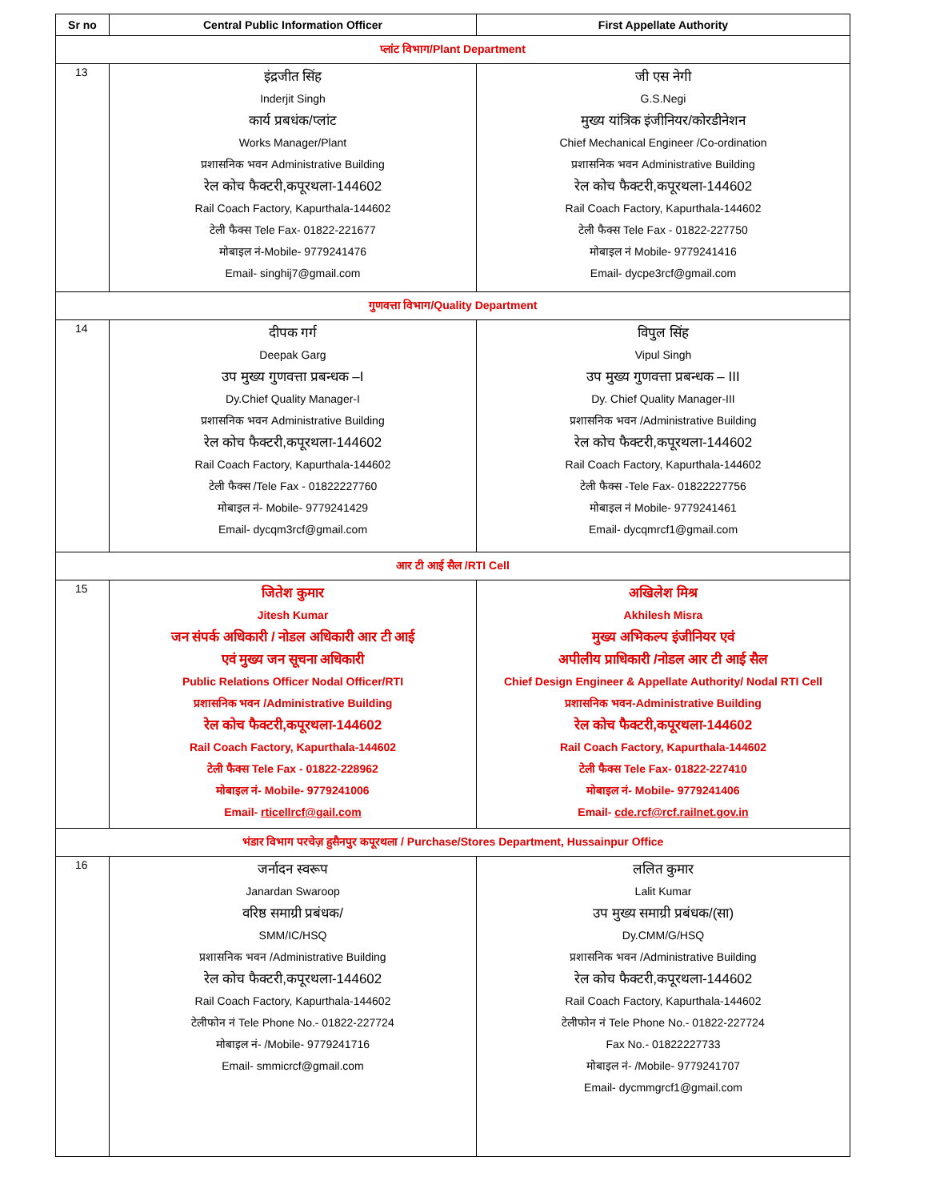| Sr no | Central Public Information Officer | First Appellate Authority |
| --- | --- | --- |
| प्लांट विभाग/Plant Department | | |
| 13 | इंद्रजीत सिंह Inderjit Singh कार्य प्रबधंक/प्लांट Works Manager/Plant प्रशासनिक भवन Administrative Building रेल कोच फैक्टरी,कपूरथला-144602 Rail Coach Factory, Kapurthala-144602 टेली फैक्स Tele Fax- 01822-221677 मोबाइल नं-Mobile- 9779241476 Email- singhij7@gmail.com | जी एस नेगी G.S.Negi मुख्य यांत्रिक इंजीनियर/कोरडीनेशन Chief Mechanical Engineer /Co-ordination प्रशासनिक भवन Administrative Building रेल कोच फैक्टरी,कपूरथला-144602 Rail Coach Factory, Kapurthala-144602 टेली फैक्स Tele Fax - 01822-227750 मोबाइल नं Mobile- 9779241416 Email- dycpe3rcf@gmail.com |
| गुणवत्ता विभाग/Quality Department | | |
| 14 | दीपक गर्ग Deepak Garg उप मुख्य गुणवत्ता प्रबन्धक –I Dy.Chief Quality Manager-I प्रशासनिक भवन Administrative Building रेल कोच फैक्टरी,कपूरथला-144602 Rail Coach Factory, Kapurthala-144602 टेली फैक्स /Tele Fax - 01822227760 मोबाइल नं- Mobile- 9779241429 Email- dycqm3rcf@gmail.com | विपुल सिंह Vipul Singh उप मुख्य गुणवत्ता प्रबन्धक – III Dy. Chief Quality Manager-III प्रशासनिक भवन /Administrative Building रेल कोच फैक्टरी,कपूरथला-144602 Rail Coach Factory, Kapurthala-144602 टेली फैक्स -Tele Fax- 01822227756 मोबाइल नं Mobile- 9779241461 Email- dycqmrcf1@gmail.com |
| आर टी आई सैल /RTI Cell | | |
| 15 | जितेश कुमार Jitesh Kumar जन संपर्क अधिकारी / नोडल अधिकारी आर टी आई एवं मुख्य जन सूचना अधिकारी Public Relations Officer Nodal Officer/RTI प्रशासनिक भवन /Administrative Building रेल कोच फैक्टरी,कपूरथला-144602 Rail Coach Factory, Kapurthala-144602 टेली फैक्स Tele Fax - 01822-228962 मोबाइल नं- Mobile- 9779241006 Email- rticellrcf@gail.com | अखिलेश मिश्र Akhilesh Misra मुख्य अभिकल्प इंजीनियर एवं अपीलीय प्राधिकारी /नोडल आर टी आई सैल Chief Design Engineer & Appellate Authority/ Nodal RTI Cell प्रशासनिक भवन-Administrative Building रेल कोच फैक्टरी,कपूरथला-144602 Rail Coach Factory, Kapurthala-144602 टेली फैक्स Tele Fax- 01822-227410 मोबाइल नं- Mobile- 9779241406 Email- cde.rcf@rcf.railnet.gov.in |
| भंडार विभाग परचेज़ हुसैनपुर कपूरथला / Purchase/Stores Department, Hussainpur Office | | |
| 16 | जर्नादन स्वरूप Janardan Swaroop वरिष्ठ समाग्री प्रबंधक/ SMM/IC/HSQ प्रशासनिक भवन /Administrative Building रेल कोच फैक्टरी,कपूरथला-144602 Rail Coach Factory, Kapurthala-144602 टेलीफोन नं Tele Phone No.- 01822-227724 मोबाइल नं- /Mobile- 9779241716 Email- smmicrcf@gmail.com | ललित कुमार Lalit Kumar उप मुख्य समाग्री प्रबंधक/(सा) Dy.CMM/G/HSQ प्रशासनिक भवन /Administrative Building रेल कोच फैक्टरी,कपूरथला-144602 Rail Coach Factory, Kapurthala-144602 टेलीफोन नं Tele Phone No.- 01822-227724 Fax No.- 01822227733 मोबाइल नं- /Mobile- 9779241707 Email- dycmmgrcf1@gmail.com |